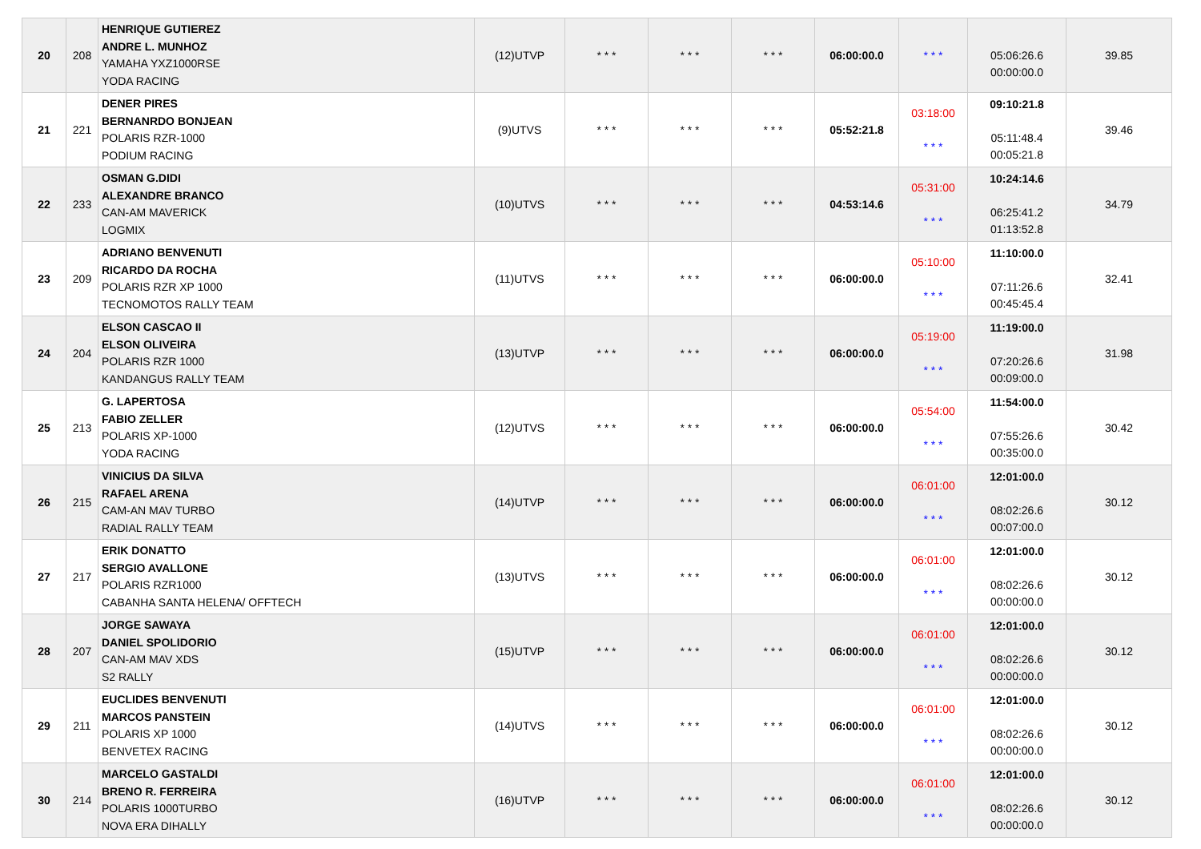| 20 | 208 | HENRIQUE GUTIEREZ ANDRE L. MUNHOZ YAMAHA YXZ1000RSE YODA RACING | (12)UTVP | * * * | * * * | * * * | 06:00:00.0 | * * * | 05:06:26.6 00:00:00.0 | 39.85 |
| 21 | 221 | DENER PIRES BERNANRDO BONJEAN POLARIS RZR-1000 PODIUM RACING | (9)UTVS | * * * | * * * | * * * | 05:52:21.8 | 03:18:00 * * * | 09:10:21.8 05:11:48.4 00:05:21.8 | 39.46 |
| 22 | 233 | OSMAN G.DIDI ALEXANDRE BRANCO CAN-AM MAVERICK LOGMIX | (10)UTVS | * * * | * * * | * * * | 04:53:14.6 | 05:31:00 * * * | 10:24:14.6 06:25:41.2 01:13:52.8 | 34.79 |
| 23 | 209 | ADRIANO BENVENUTI RICARDO DA ROCHA POLARIS RZR XP 1000 TECNOMOTOS RALLY TEAM | (11)UTVS | * * * | * * * | * * * | 06:00:00.0 | 05:10:00 * * * | 11:10:00.0 07:11:26.6 00:45:45.4 | 32.41 |
| 24 | 204 | ELSON CASCAO II ELSON OLIVEIRA POLARIS RZR 1000 KANDANGUS RALLY TEAM | (13)UTVP | * * * | * * * | * * * | 06:00:00.0 | 05:19:00 * * * | 11:19:00.0 07:20:26.6 00:09:00.0 | 31.98 |
| 25 | 213 | G. LAPERTOSA FABIO ZELLER POLARIS XP-1000 YODA RACING | (12)UTVS | * * * | * * * | * * * | 06:00:00.0 | 05:54:00 * * * | 11:54:00.0 07:55:26.6 00:35:00.0 | 30.42 |
| 26 | 215 | VINICIUS DA SILVA RAFAEL ARENA CAM-AN MAV TURBO RADIAL RALLY TEAM | (14)UTVP | * * * | * * * | * * * | 06:00:00.0 | 06:01:00 * * * | 12:01:00.0 08:02:26.6 00:07:00.0 | 30.12 |
| 27 | 217 | ERIK DONATTO SERGIO AVALLONE POLARIS RZR1000 CABANHA SANTA HELENA/ OFFTECH | (13)UTVS | * * * | * * * | * * * | 06:00:00.0 | 06:01:00 * * * | 12:01:00.0 08:02:26.6 00:00:00.0 | 30.12 |
| 28 | 207 | JORGE SAWAYA DANIEL SPOLIDORIO CAN-AM MAV XDS S2 RALLY | (15)UTVP | * * * | * * * | * * * | 06:00:00.0 | 06:01:00 * * * | 12:01:00.0 08:02:26.6 00:00:00.0 | 30.12 |
| 29 | 211 | EUCLIDES BENVENUTI MARCOS PANSTEIN POLARIS XP 1000 BENVETEX RACING | (14)UTVS | * * * | * * * | * * * | 06:00:00.0 | 06:01:00 * * * | 12:01:00.0 08:02:26.6 00:00:00.0 | 30.12 |
| 30 | 214 | MARCELO GASTALDI BRENO R. FERREIRA POLARIS 1000TURBO NOVA ERA DIHALLY | (16)UTVP | * * * | * * * | * * * | 06:00:00.0 | 06:01:00 * * * | 12:01:00.0 08:02:26.6 00:00:00.0 | 30.12 |